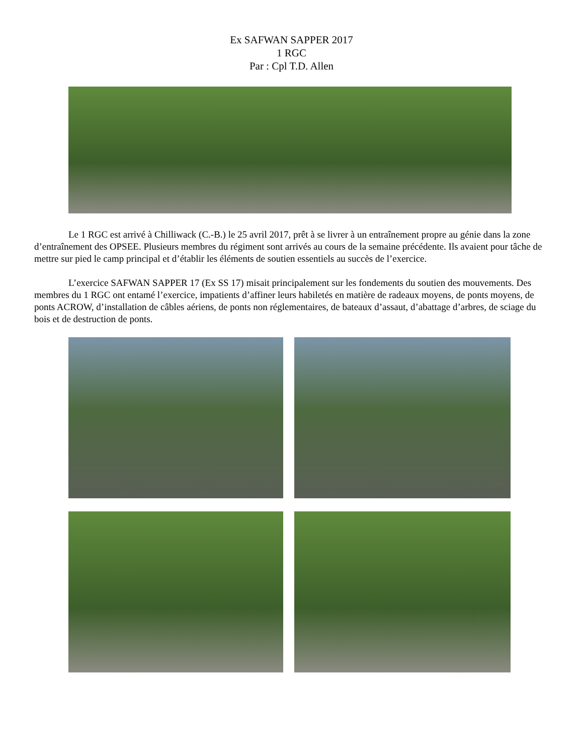Ex SAFWAN SAPPER 2017
1 RGC
Par : Cpl T.D. Allen
Le 1 RGC est arrivé à Chilliwack (C.-B.) le 25 avril 2017, prêt à se livrer à un entraînement propre au génie dans la zone d’entraînement des OPSEE. Plusieurs membres du régiment sont arrivés au cours de la semaine précédente. Ils avaient pour tâche de mettre sur pied le camp principal et d’établir les éléments de soutien essentiels au succès de l’exercice.
L’exercice SAFWAN SAPPER 17 (Ex SS 17) misait principalement sur les fondements du soutien des mouvements. Des membres du 1 RGC ont entamé l’exercice, impatients d’affiner leurs habiletés en matière de radeaux moyens, de ponts moyens, de ponts ACROW, d’installation de câbles aériens, de ponts non réglementaires, de bateaux d’assaut, d’abattage d’arbres, de sciage du bois et de destruction de ponts.